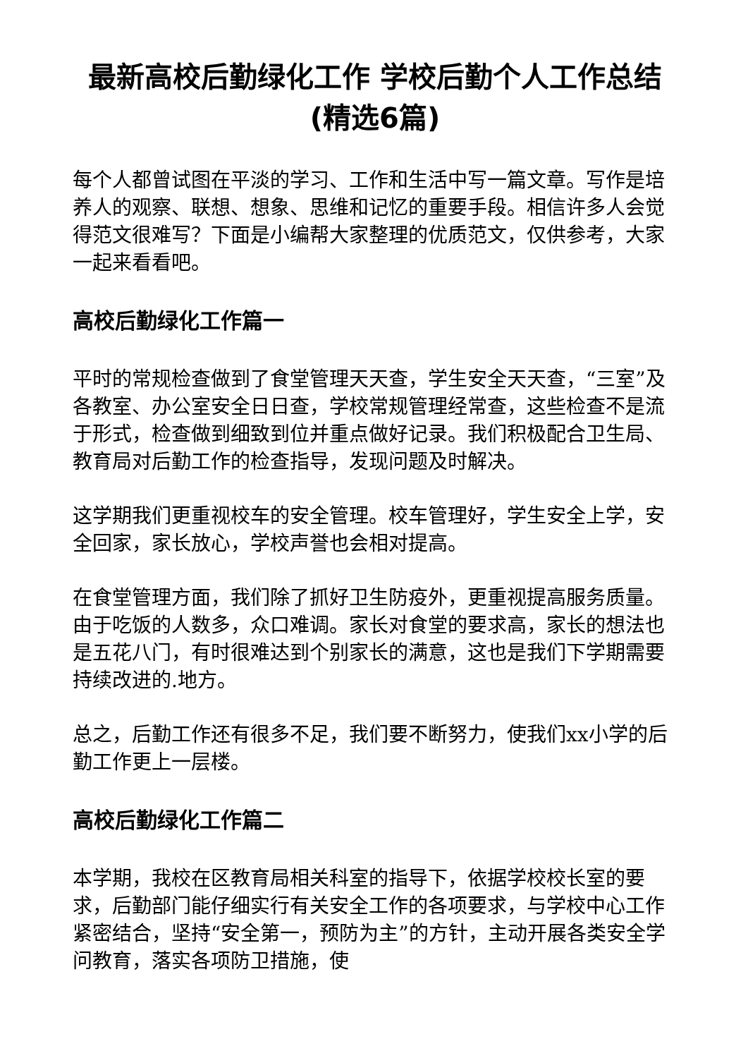最新高校后勤绿化工作 学校后勤个人工作总结(精选6篇)
每个人都曾试图在平淡的学习、工作和生活中写一篇文章。写作是培养人的观察、联想、想象、思维和记忆的重要手段。相信许多人会觉得范文很难写？下面是小编帮大家整理的优质范文，仅供参考，大家一起来看看吧。
高校后勤绿化工作篇一
平时的常规检查做到了食堂管理天天查，学生安全天天查，“三室”及各教室、办公室安全日日查，学校常规管理经常查，这些检查不是流于形式，检查做到细致到位并重点做好记录。我们积极配合卫生局、教育局对后勤工作的检查指导，发现问题及时解决。
这学期我们更重视校车的安全管理。校车管理好，学生安全上学，安全回家，家长放心，学校声誉也会相对提高。
在食堂管理方面，我们除了抓好卫生防疫外，更重视提高服务质量。由于吃饭的人数多，众口难调。家长对食堂的要求高，家长的想法也是五花八门，有时很难达到个别家长的满意，这也是我们下学期需要持续改进的.地方。
总之，后勤工作还有很多不足，我们要不断努力，使我们xx小学的后勤工作更上一层楼。
高校后勤绿化工作篇二
本学期，我校在区教育局相关科室的指导下，依据学校校长室的要求，后勤部门能仔细实行有关安全工作的各项要求，与学校中心工作紧密结合，坚持“安全第一，预防为主”的方针，主动开展各类安全学问教育，落实各项防卫措施，使